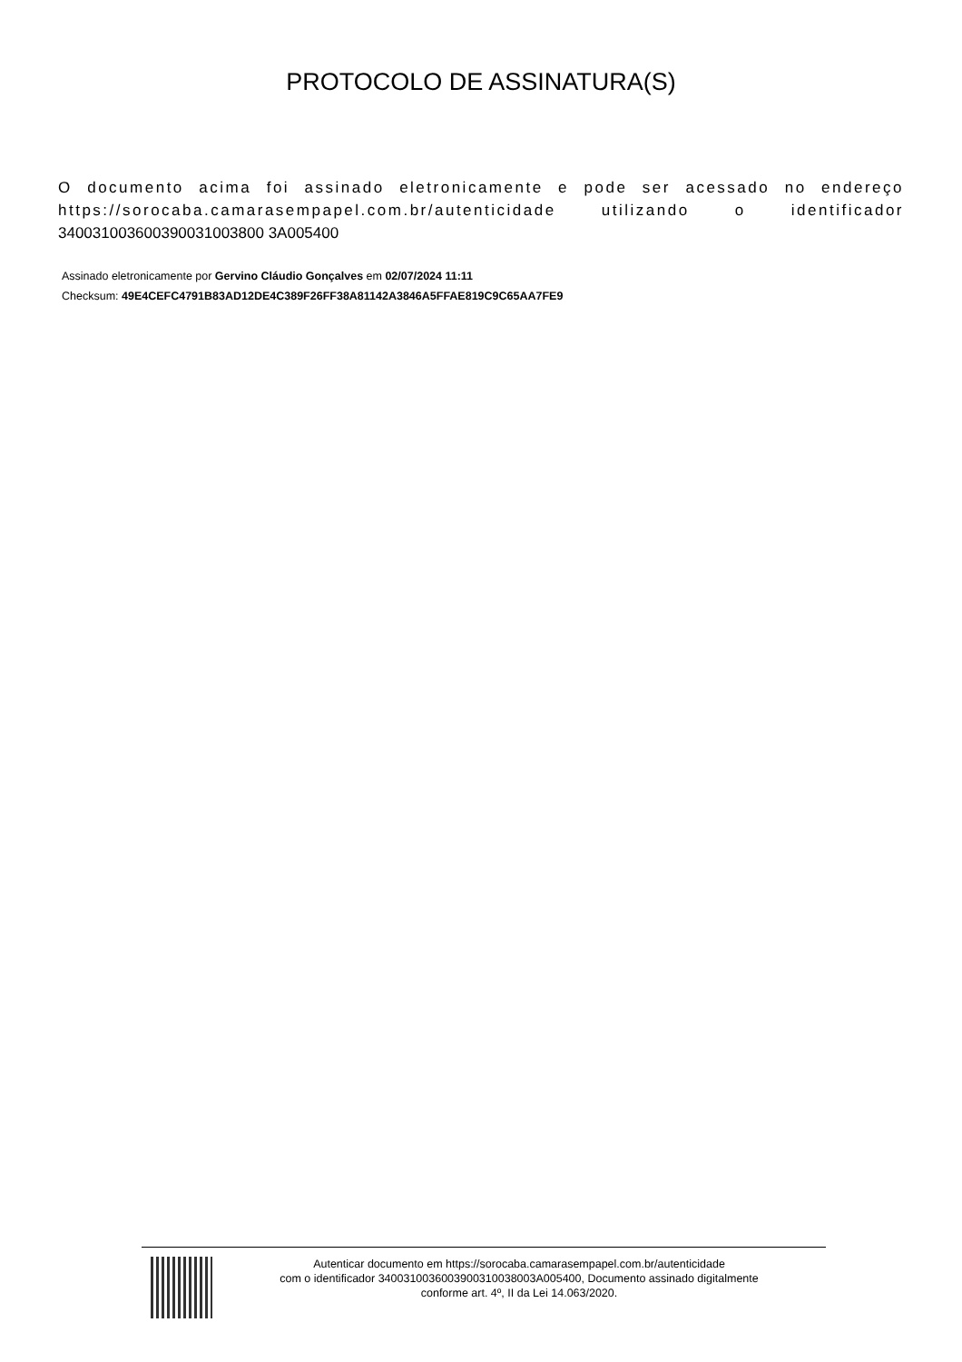PROTOCOLO DE ASSINATURA(S)
O documento acima foi assinado eletronicamente e pode ser acessado no endereço https://sorocaba.camarasempapel.com.br/autenticidade utilizando o identificador 340031003600390031003800 3A005400
Assinado eletronicamente por Gervino Cláudio Gonçalves em 02/07/2024 11:11
Checksum: 49E4CEFC4791B83AD12DE4C389F26FF38A81142A3846A5FFAE819C9C65AA7FE9
Autenticar documento em https://sorocaba.camarasempapel.com.br/autenticidade
com o identificador 3400310036003900310038003A005400, Documento assinado digitalmente
conforme art. 4º, II da Lei 14.063/2020.